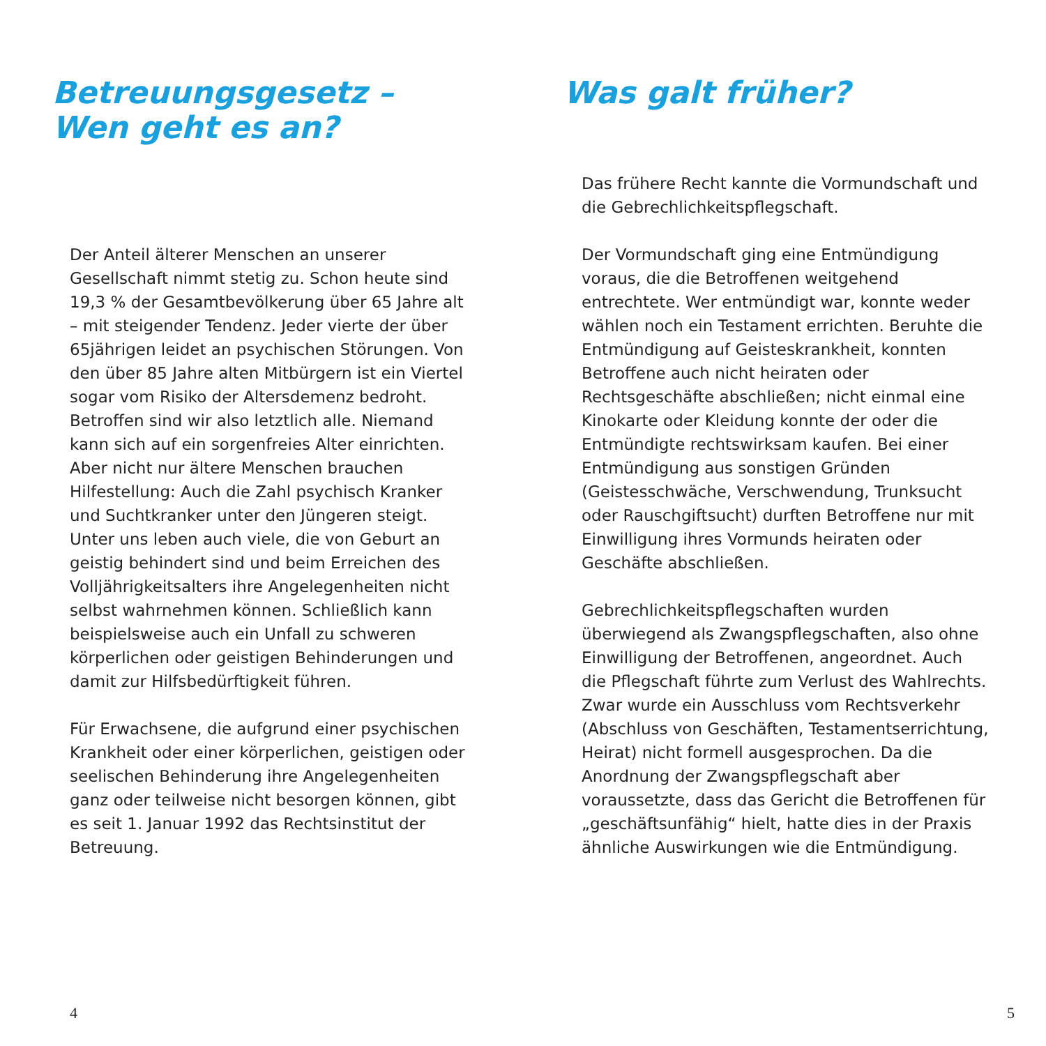Betreuungsgesetz –
Wen geht es an?
Der Anteil älterer Menschen an unserer Gesellschaft nimmt stetig zu. Schon heute sind 19,3 % der Gesamtbevölkerung über 65 Jahre alt – mit steigender Tendenz. Jeder vierte der über 65jährigen leidet an psychischen Störungen. Von den über 85 Jahre alten Mitbürgern ist ein Viertel sogar vom Risiko der Altersdemenz bedroht. Betroffen sind wir also letztlich alle. Niemand kann sich auf ein sorgenfreies Alter einrichten. Aber nicht nur ältere Menschen brauchen Hilfestellung: Auch die Zahl psychisch Kranker und Suchtkranker unter den Jüngeren steigt. Unter uns leben auch viele, die von Geburt an geistig behindert sind und beim Erreichen des Volljährigkeitsalters ihre Angelegenheiten nicht selbst wahrnehmen können. Schließlich kann beispielsweise auch ein Unfall zu schweren körperlichen oder geistigen Behinderungen und damit zur Hilfsbedürftigkeit führen.
Für Erwachsene, die aufgrund einer psychischen Krankheit oder einer körperlichen, geistigen oder seelischen Behinderung ihre Angelegenheiten ganz oder teilweise nicht besorgen können, gibt es seit 1. Januar 1992 das Rechtsinstitut der Betreuung.
4
Was galt früher?
Das frühere Recht kannte die Vormundschaft und die Gebrechlichkeitspflegschaft.
Der Vormundschaft ging eine Entmündigung voraus, die die Betroffenen weitgehend entrechtete. Wer entmündigt war, konnte weder wählen noch ein Testament errichten. Beruhte die Entmündigung auf Geisteskrankheit, konnten Betroffene auch nicht heiraten oder Rechtsgeschäfte abschließen; nicht einmal eine Kinokarte oder Kleidung konnte der oder die Entmündigte rechtswirksam kaufen. Bei einer Entmündigung aus sonstigen Gründen (Geistesschwäche, Verschwendung, Trunksucht oder Rauschgiftsucht) durften Betroffene nur mit Einwilligung ihres Vormunds heiraten oder Geschäfte abschließen.
Gebrechlichkeitspflegschaften wurden überwiegend als Zwangspflegschaften, also ohne Einwilligung der Betroffenen, angeordnet. Auch die Pflegschaft führte zum Verlust des Wahlrechts. Zwar wurde ein Ausschluss vom Rechtsverkehr (Abschluss von Geschäften, Testamentserrichtung, Heirat) nicht formell ausgesprochen. Da die Anordnung der Zwangspflegschaft aber voraussetzte, dass das Gericht die Betroffenen für „geschäftsunfähig“ hielt, hatte dies in der Praxis ähnliche Auswirkungen wie die Entmündigung.
5